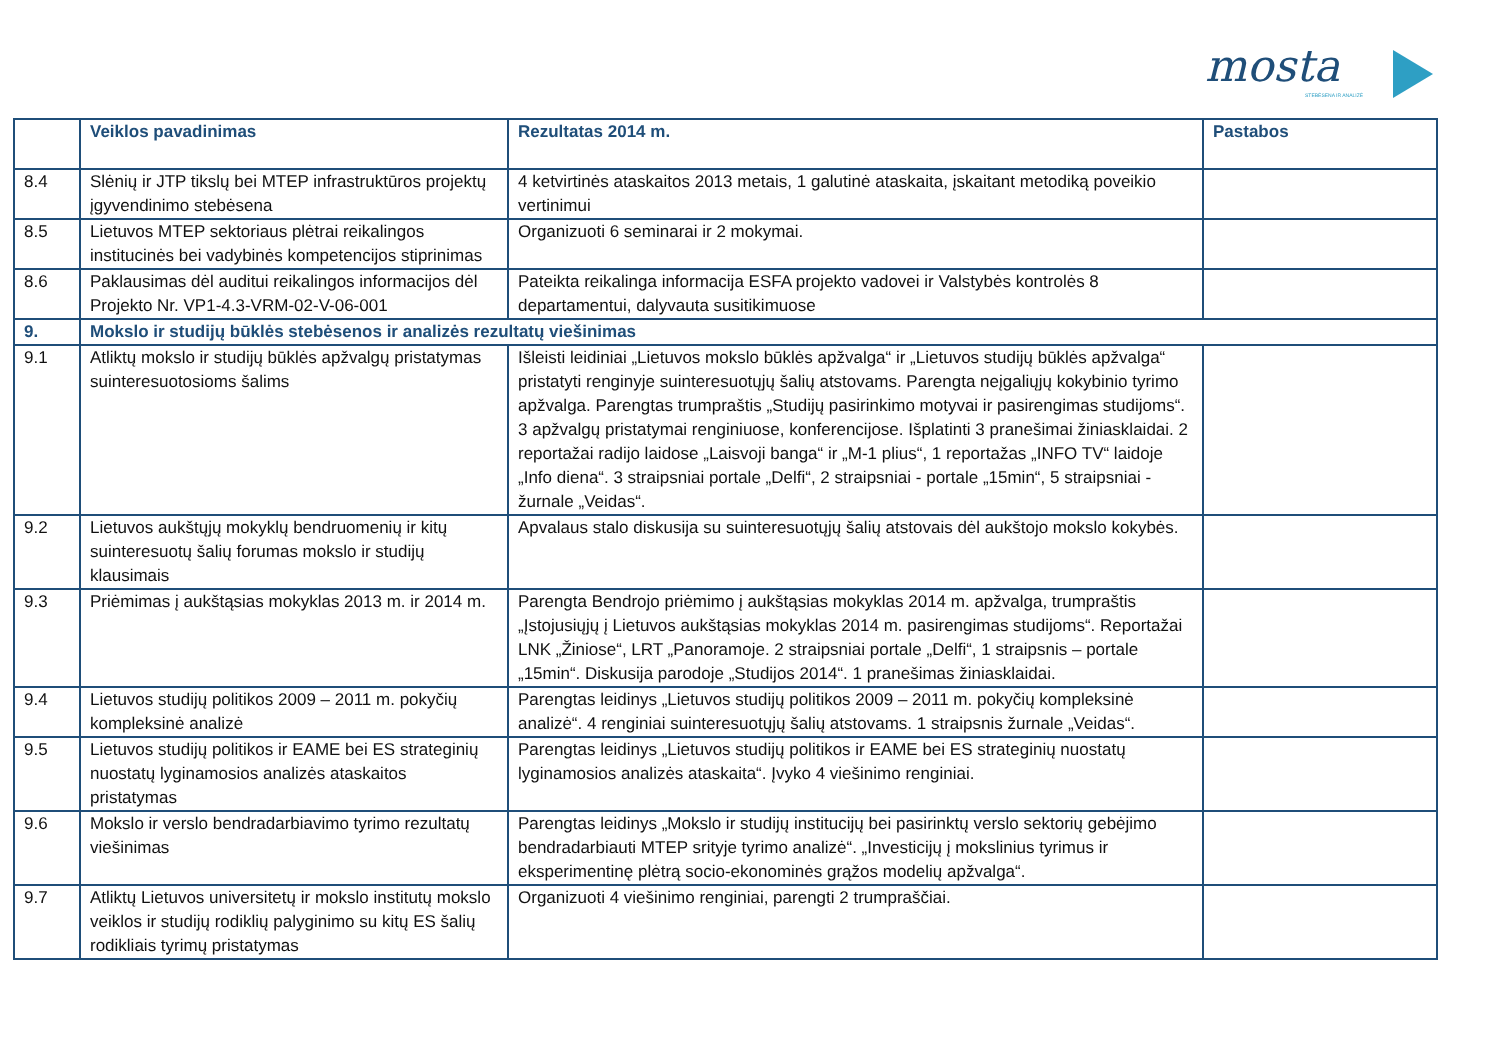mosta
STEBĖSENA IR ANALIZĖ
| | Veiklos pavadinimas | Rezultatas 2014 m. | Pastabos |
| --- | --- | --- | --- |
| 8.4 | Slėnių ir JTP tikslų bei MTEP infrastruktūros projektų įgyvendinimo stebėsena | 4 ketvirtinės ataskaitos 2013 metais, 1 galutinė ataskaita, įskaitant metodiką poveikio vertinimui | |
| 8.5 | Lietuvos MTEP sektoriaus plėtrai reikalingos institucinės bei vadybinės kompetencijos stiprinimas | Organizuoti 6 seminarai ir 2 mokymai. | |
| 8.6 | Paklausimas dėl auditui reikalingos informacijos dėl Projekto Nr. VP1-4.3-VRM-02-V-06-001 | Pateikta reikalinga informacija ESFA projekto vadovei ir Valstybės kontrolės 8 departamentui, dalyvauta susitikimuose | |
| 9. | Mokslo ir studijų būklės stebėsenos ir analizės rezultatų viešinimas | | |
| 9.1 | Atliktų mokslo ir studijų būklės apžvalgų pristatymas suinteresuotosioms šalims | Išleisti leidiniai „Lietuvos mokslo būklės apžvalga“ ir „Lietuvos studijų būklės apžvalga“ pristatyti renginyje suinteresuotųjų šalių atstovams. Parengta neįgaliųjų kokybinio tyrimo apžvalga. Parengtas trumpraštis „Studijų pasirinkimo motyvai ir pasirengimas studijoms“. 3 apžvalgų pristatymai renginiuose, konferencijose. Išplatinti 3 pranešimai žiniasklaidai. 2 reportažai radijo laidose „Laisvoji banga“ ir „M-1 plius“, 1 reportažas „INFO TV“ laidoje „Info diena“. 3 straipsniai portale „Delfi“, 2 straipsniai - portale „15min“, 5 straipsniai - žurnale „Veidas“. | |
| 9.2 | Lietuvos aukštųjų mokyklų bendruomenių ir kitų suinteresuotų šalių forumas mokslo ir studijų klausimais | Apvalaus stalo diskusija su suinteresuotųjų šalių atstovais dėl aukštojo mokslo kokybės. | |
| 9.3 | Priėmimas į aukštąsias mokyklas 2013 m. ir 2014 m. | Parengta Bendrojo priėmimo į aukštąsias mokyklas 2014 m. apžvalga, trumpraštis „Įstojusiųjų į Lietuvos aukštąsias mokyklas 2014 m. pasirengimas studijoms“. Reportažai LNK „Žiniose“, LRT „Panoramoje. 2 straipsniai portale „Delfi“, 1 straipsnis – portale „15min“. Diskusija parodoje „Studijos 2014“. 1 pranešimas žiniasklaidai. | |
| 9.4 | Lietuvos studijų politikos 2009 – 2011 m. pokyčių kompleksinė analizė | Parengtas leidinys „Lietuvos studijų politikos 2009 – 2011 m. pokyčių kompleksinė analizė“. 4 renginiai suinteresuotųjų šalių atstovams. 1 straipsnis žurnale „Veidas“. | |
| 9.5 | Lietuvos studijų politikos ir EAME bei ES strateginių nuostatų lyginamosios analizės ataskaitos pristatymas | Parengtas leidinys „Lietuvos studijų politikos ir EAME bei ES strateginių nuostatų lyginamosios analizės ataskaita“. Įvyko 4 viešinimo renginiai. | |
| 9.6 | Mokslo ir verslo bendradarbiavimo tyrimo rezultatų viešinimas | Parengtas leidinys „Mokslo ir studijų institucijų bei pasirinktų verslo sektorių gebėjimo bendradarbiauti MTEP srityje tyrimo analizė“. „Investicijų į mokslinius tyrimus ir eksperimentinę plėtrą socio-ekonominės grąžos modelių apžvalga“. | |
| 9.7 | Atliktų Lietuvos universitetų ir mokslo institutų mokslo veiklos ir studijų rodiklių palyginimo su kitų ES šalių rodikliais tyrimų pristatymas | Organizuoti 4 viešinimo renginiai, parengti 2 trumpraščiai. | |